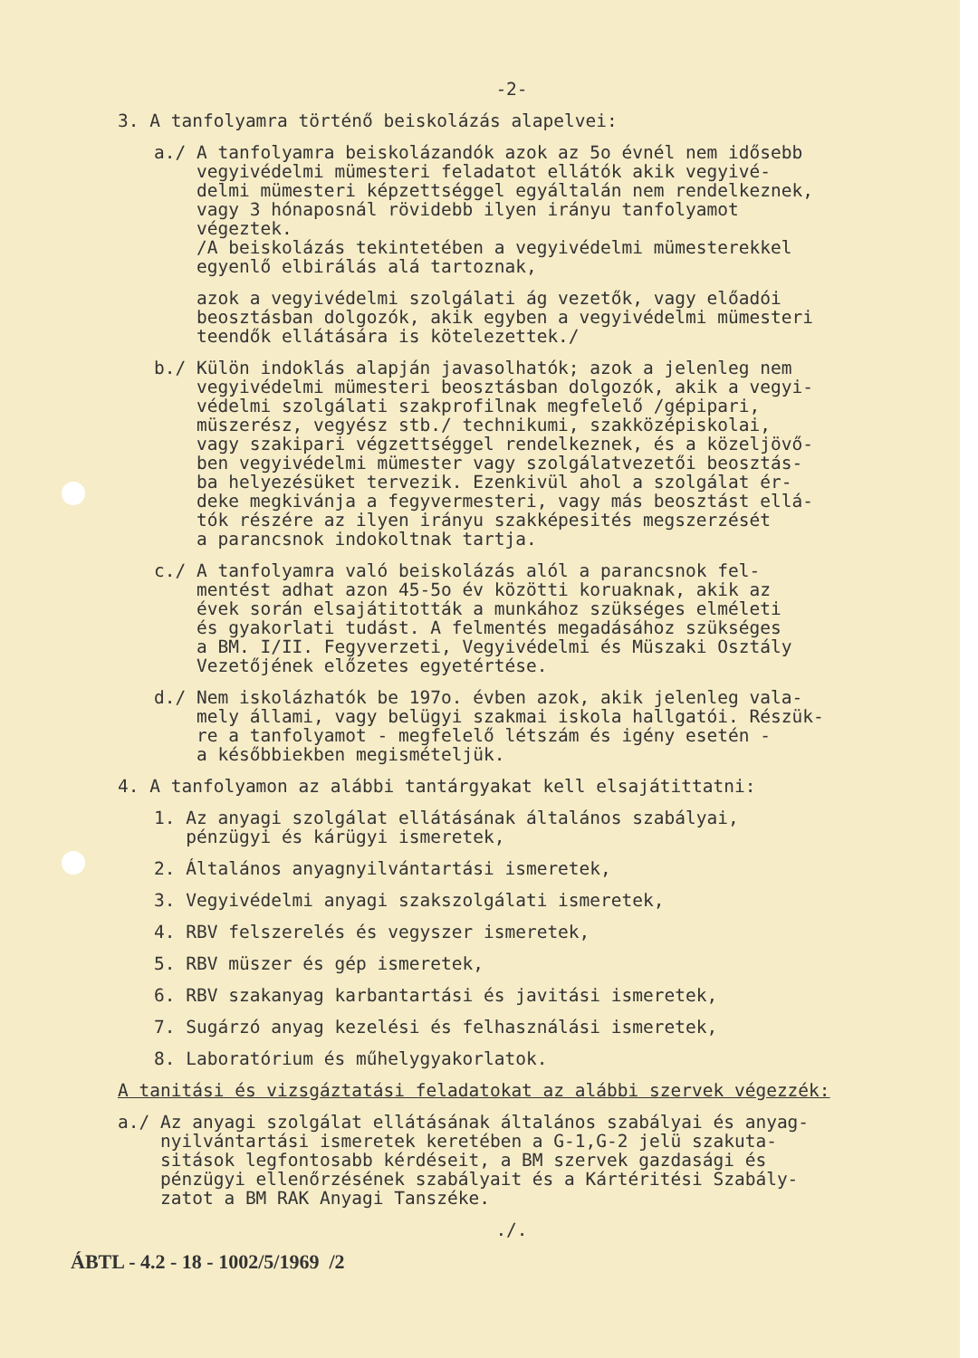-2-
3. A tanfolyamra történő beiskolázás alapelvei:
a./ A tanfolyamra beiskolázandók azok az 5o évnél nem idősebb vegyivédelmi mümesteri feladatot ellátók akik vegyivé- delmi mümesteri képzettséggel egyáltalán nem rendelkeznek, vagy 3 hónaposnál rövidebb ilyen irányu tanfolyamot végeztek. /A beiskolázás tekintetében a vegyivédelmi mümesterekkel egyenlő elbirálás alá tartoznak,
azok a vegyivédelmi szolgálati ág vezetők, vagy előadói beosztásban dolgozók, akik egyben a vegyivédelmi mümesteri teendők ellátására is kötelezettek./
b./ Külön indoklás alapján javasolhatók; azok a jelenleg nem vegyivédelmi mümesteri beosztásban dolgozók, akik a vegyi- védelmi szolgálati szakprofilnak megfelelő /gépipari, müszerész, vegyész stb./ technikumi, szakközépiskolai, vagy szakipari végzettséggel rendelkeznek, és a közeljövő- ben vegyivédelmi mümester vagy szolgálatvezetői beosztás- ba helyezésüket tervezik. Ezenkivül ahol a szolgálat ér- deke megkivánja a fegyvermesteri, vagy más beosztást ellá- tók részére az ilyen irányu szakképesités megszerzését a parancsnok indokoltnak tartja.
c./ A tanfolyamra való beiskolázás alól a parancsnok fel- mentést adhat azon 45-5o év közötti koruaknak, akik az évek során elsajátitották a munkához szükséges elméleti és gyakorlati tudást. A felmentés megadásához szükséges a BM. I/II. Fegyverzeti, Vegyivédelmi és Müszaki Osztály Vezetőjének előzetes egyetértése.
d./ Nem iskolázhatók be 197o. évben azok, akik jelenleg vala- mely állami, vagy belügyi szakmai iskola hallgatói. Részük- re a tanfolyamot - megfelelő létszám és igény esetén - a későbbiekben megismételjük.
4. A tanfolyamon az alábbi tantárgyakat kell elsajátittatni:
1. Az anyagi szolgálat ellátásának általános szabályai, pénzügyi és kárügyi ismeretek,
2. Általános anyagnyilvántartási ismeretek,
3. Vegyivédelmi anyagi szakszolgálati ismeretek,
4. RBV felszerelés és vegyszer ismeretek,
5. RBV müszer és gép ismeretek,
6. RBV szakanyag karbantartási és javitási ismeretek,
7. Sugárzó anyag kezelési és felhasználási ismeretek,
8. Laboratórium és műhelygyakorlatok.
A tanitási és vizsgáztatási feladatokat az alábbi szervek végezzék:
a./ Az anyagi szolgálat ellátásának általános szabályai és anyag- nyilvántartási ismeretek keretében a G-1,G-2 jelü szakutа- sitások legfontosabb kérdéseit, a BM szervek gazdasági és pénzügyi ellenőrzésének szabályait és a Kártéritési Szabály- zatot a BM RAK Anyagi Tanszéke.
./.
ÁBTL - 4.2 - 18 - 1002/5/1969 /2